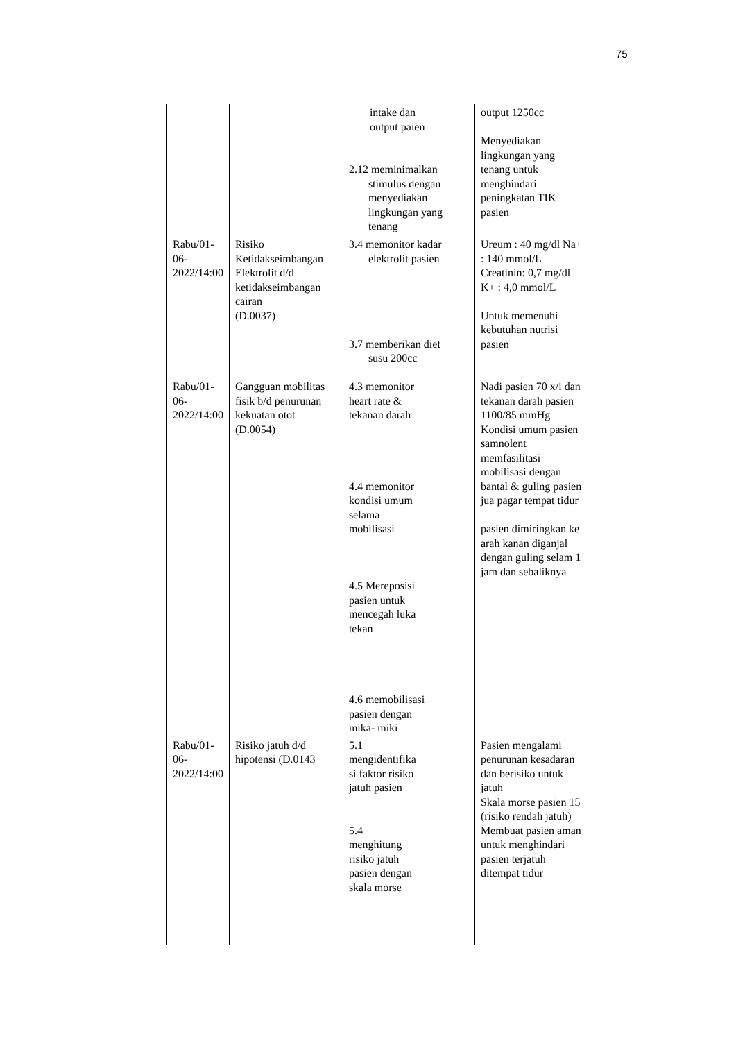75
| | | intake dan output paien 2.12 meminimalkan stimulus dengan menyediakan lingkungan yang tenang | output 1250cc Menyediakan lingkungan yang tenang untuk menghindari peningkatan TIK pasien | |
| Rabu/01-06-2022/14:00 | Risiko Ketidakseimbangan Elektrolit d/d ketidakseimbangan cairan (D.0037) | 3.4 memonitor kadar elektrolit pasien 3.7 memberikan diet susu 200cc | Ureum : 40 mg/dl Na+ : 140 mmol/L Creatinin: 0,7 mg/dl K+ : 4,0 mmol/L Untuk memenuhi kebutuhan nutrisi pasien | |
| Rabu/01-06-2022/14:00 | Gangguan mobilitas fisik b/d penurunan kekuatan otot (D.0054) | 4.3 memonitor heart rate & tekanan darah 4.4 memonitor kondisi umum selama mobilisasi 4.5 Mereposisi pasien untuk mencegah luka tekan 4.6 memobilisasi pasien dengan mika- miki | Nadi pasien 70 x/i dan tekanan darah pasien 1100/85 mmHg Kondisi umum pasien samnolent memfasilitasi mobilisasi dengan bantal & guling pasien jua pagar tempat tidur pasien dimiringkan ke arah kanan diganjal dengan guling selam 1 jam dan sebaliknya | |
| Rabu/01-06-2022/14:00 | Risiko jatuh d/d hipotensi (D.0143 | 5.1 mengidentifika si faktor risiko jatuh pasien 5.4 menghitung risiko jatuh pasien dengan skala morse | Pasien mengalami penurunan kesadaran dan berisiko untuk jatuh Skala morse pasien 15 (risiko rendah jatuh) Membuat pasien aman untuk menghindari pasien terjatuh ditempat tidur | |